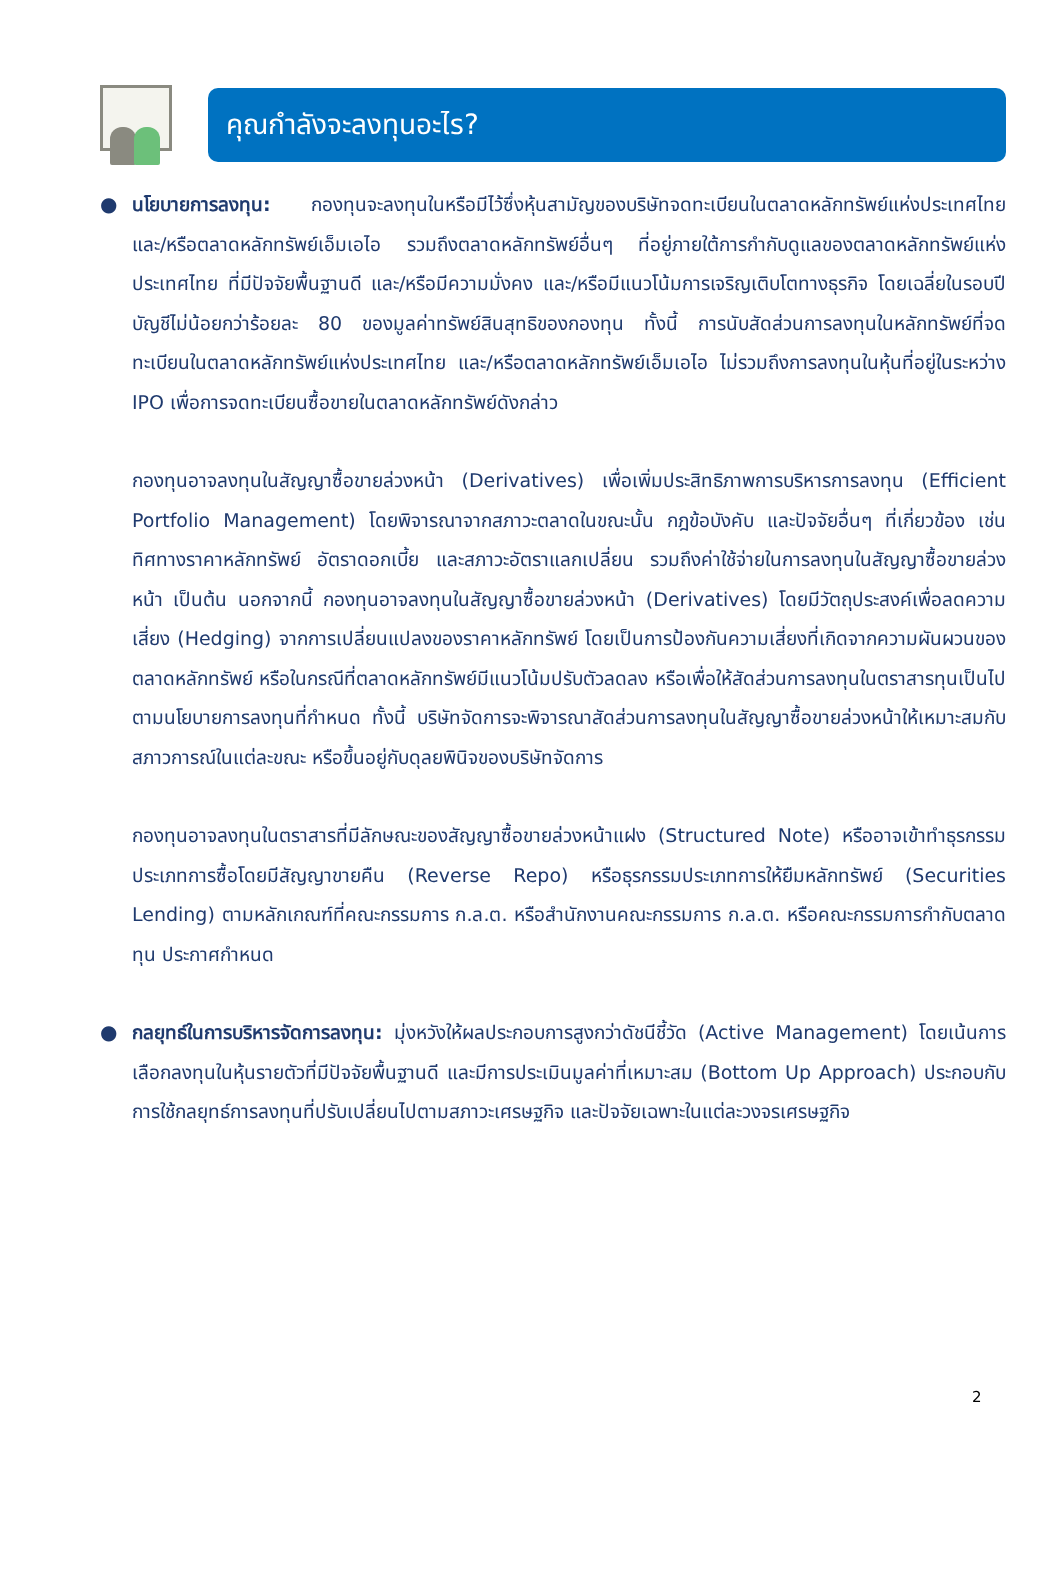คุณกำลังจะลงทุนอะไร?
● นโยบายการลงทุน: กองทุนจะลงทุนในหรือมีไว้ซึ่งหุ้นสามัญของบริษัทจดทะเบียนในตลาดหลักทรัพย์แห่งประเทศไทย และ/หรือตลาดหลักทรัพย์เอ็มเอไอ รวมถึงตลาดหลักทรัพย์อื่นๆ ที่อยู่ภายใต้การกำกับดูแลของตลาดหลักทรัพย์แห่งประเทศไทย ที่มีปัจจัยพื้นฐานดี และ/หรือมีความมั่งคง และ/หรือมีแนวโน้มการเจริญเติบโตทางธุรกิจ โดยเฉลี่ยในรอบปีบัญชีไม่น้อยกว่าร้อยละ 80 ของมูลค่าทรัพย์สินสุทธิของกองทุน ทั้งนี้ การนับสัดส่วนการลงทุนในหลักทรัพย์ที่จดทะเบียนในตลาดหลักทรัพย์แห่งประเทศไทย และ/หรือตลาดหลักทรัพย์เอ็มเอไอ ไม่รวมถึงการลงทุนในหุ้นที่อยู่ในระหว่าง IPO เพื่อการจดทะเบียนซื้อขายในตลาดหลักทรัพย์ดังกล่าว
กองทุนอาจลงทุนในสัญญาซื้อขายล่วงหน้า (Derivatives) เพื่อเพิ่มประสิทธิภาพการบริหารการลงทุน (Efficient Portfolio Management) โดยพิจารณาจากสภาวะตลาดในขณะนั้น กฎข้อบังคับ และปัจจัยอื่นๆ ที่เกี่ยวข้อง เช่น ทิศทางราคาหลักทรัพย์ อัตราดอกเบี้ย และสภาวะอัตราแลกเปลี่ยน รวมถึงค่าใช้จ่ายในการลงทุนในสัญญาซื้อขายล่วงหน้า เป็นต้น นอกจากนี้ กองทุนอาจลงทุนในสัญญาซื้อขายล่วงหน้า (Derivatives) โดยมีวัตถุประสงค์เพื่อลดความเสี่ยง (Hedging) จากการเปลี่ยนแปลงของราคาหลักทรัพย์ โดยเป็นการป้องกันความเสี่ยงที่เกิดจากความผันผวนของตลาดหลักทรัพย์ หรือในกรณีที่ตลาดหลักทรัพย์มีแนวโน้มปรับตัวลดลง หรือเพื่อให้สัดส่วนการลงทุนในตราสารทุนเป็นไปตามนโยบายการลงทุนที่กำหนด ทั้งนี้ บริษัทจัดการจะพิจารณาสัดส่วนการลงทุนในสัญญาซื้อขายล่วงหน้าให้เหมาะสมกับสภาวการณ์ในแต่ละขณะ หรือขึ้นอยู่กับดุลยพินิจของบริษัทจัดการ
กองทุนอาจลงทุนในตราสารที่มีลักษณะของสัญญาซื้อขายล่วงหน้าแฝง (Structured Note) หรืออาจเข้าทำธุรกรรมประเภทการซื้อโดยมีสัญญาขายคืน (Reverse Repo) หรือธุรกรรมประเภทการให้ยืมหลักทรัพย์ (Securities Lending) ตามหลักเกณฑ์ที่คณะกรรมการ ก.ล.ต. หรือสำนักงานคณะกรรมการ ก.ล.ต. หรือคณะกรรมการกำกับตลาดทุน ประกาศกำหนด
● กลยุทธ์ในการบริหารจัดการลงทุน: มุ่งหวังให้ผลประกอบการสูงกว่าดัชนีชี้วัด (Active Management) โดยเน้นการเลือกลงทุนในหุ้นรายตัวที่มีปัจจัยพื้นฐานดี และมีการประเมินมูลค่าที่เหมาะสม (Bottom Up Approach) ประกอบกับการใช้กลยุทธ์การลงทุนที่ปรับเปลี่ยนไปตามสภาวะเศรษฐกิจ และปัจจัยเฉพาะในแต่ละวงจรเศรษฐกิจ
2